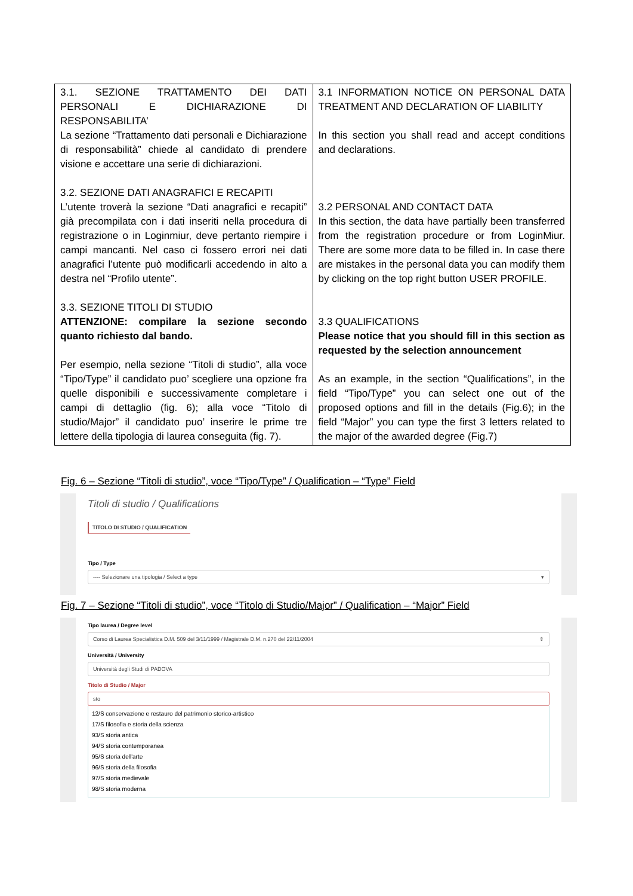| 3.1. SEZIONE TRATTAMENTO DEI DATI PERSONALI E DICHIARAZIONE DI RESPONSABILITA’ La sezione “Trattamento dati personali e Dichiarazione di responsabilità” chiede al candidato di prendere visione e accettare una serie di dichiarazioni. 3.2. SEZIONE DATI ANAGRAFICI E RECAPITI L’utente troverà la sezione “Dati anagrafici e recapiti” già precompilata con i dati inseriti nella procedura di registrazione o in Loginmiur, deve pertanto riempire i campi mancanti. Nel caso ci fossero errori nei dati anagrafici l’utente può modificarli accedendo in alto a destra nel “Profilo utente”. 3.3. SEZIONE TITOLI DI STUDIO ATTENZIONE: compilare la sezione secondo quanto richiesto dal bando. Per esempio, nella sezione “Titoli di studio”, alla voce “Tipo/Type” il candidato puo’ scegliere una opzione fra quelle disponibili e successivamente completare i campi di dettaglio (fig. 6); alla voce “Titolo di studio/Major” il candidato puo’ inserire le prime tre lettere della tipologia di laurea conseguita (fig. 7). | 3.1 INFORMATION NOTICE ON PERSONAL DATA TREATMENT AND DECLARATION OF LIABILITY In this section you shall read and accept conditions and declarations. 3.2 PERSONAL AND CONTACT DATA In this section, the data have partially been transferred from the registration procedure or from LoginMiur. There are some more data to be filled in. In case there are mistakes in the personal data you can modify them by clicking on the top right button USER PROFILE. 3.3 QUALIFICATIONS Please notice that you should fill in this section as requested by the selection announcement As an example, in the section “Qualifications”, in the field “Tipo/Type” you can select one out of the proposed options and fill in the details (Fig.6); in the field “Major” you can type the first 3 letters related to the major of the awarded degree (Fig.7) |
Fig. 6 – Sezione “Titoli di studio”, voce “Tipo/Type” / Qualification – “Type” Field
Titoli di studio / Qualifications
TITOLO DI STUDIO / QUALIFICATION
Tipo / Type
---- Selezionare una tipologia / Select a type ▾
Fig. 7 – Sezione “Titoli di studio”, voce “Titolo di Studio/Major” / Qualification – “Major” Field
Tipo laurea / Degree level
Corso di Laurea Specialistica D.M. 509 del 3/11/1999 / Magistrale D.M. n.270 del 22/11/2004 ⇕
Università / University
Università degli Studi di PADOVA
Titolo di Studio / Major
sto
12/S conservazione e restauro del patrimonio storico-artistico
17/S filosofia e storia della scienza
93/S storia antica
94/S storia contemporanea
95/S storia dell'arte
96/S storia della filosofia
97/S storia medievale
98/S storia moderna